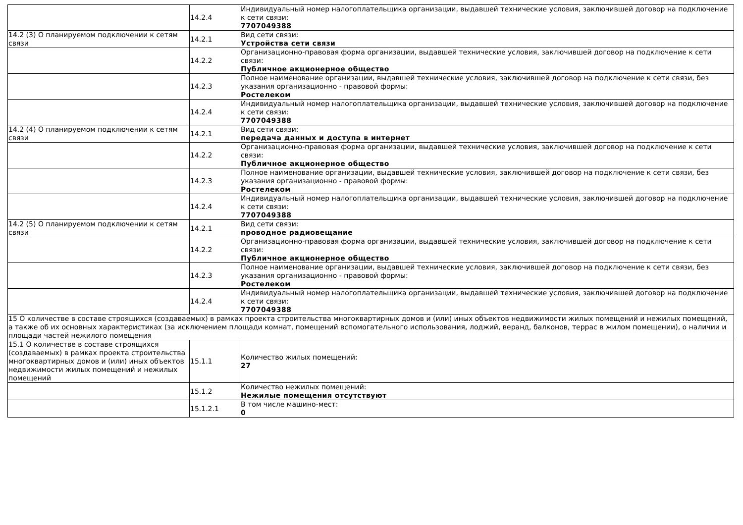| | 14.2.4 | Индивидуальный номер налогоплательщика организации, выдавшей технические условия, заключившей договор на подключение к сети связи: 7707049388 |
| 14.2 (3) О планируемом подключении к сетям связи | 14.2.1 | Вид сети связи: Устройства сети связи |
| | 14.2.2 | Организационно-правовая форма организации, выдавшей технические условия, заключившей договор на подключение к сети связи: Публичное акционерное общество |
| | 14.2.3 | Полное наименование организации, выдавшей технические условия, заключившей договор на подключение к сети связи, без указания организационно - правовой формы: Ростелеком |
| | 14.2.4 | Индивидуальный номер налогоплательщика организации, выдавшей технические условия, заключившей договор на подключение к сети связи: 7707049388 |
| 14.2 (4) О планируемом подключении к сетям связи | 14.2.1 | Вид сети связи: передача данных и доступа в интернет |
| | 14.2.2 | Организационно-правовая форма организации, выдавшей технические условия, заключившей договор на подключение к сети связи: Публичное акционерное общество |
| | 14.2.3 | Полное наименование организации, выдавшей технические условия, заключившей договор на подключение к сети связи, без указания организационно - правовой формы: Ростелеком |
| | 14.2.4 | Индивидуальный номер налогоплательщика организации, выдавшей технические условия, заключившей договор на подключение к сети связи: 7707049388 |
| 14.2 (5) О планируемом подключении к сетям связи | 14.2.1 | Вид сети связи: проводное радиовещание |
| | 14.2.2 | Организационно-правовая форма организации, выдавшей технические условия, заключившей договор на подключение к сети связи: Публичное акционерное общество |
| | 14.2.3 | Полное наименование организации, выдавшей технические условия, заключившей договор на подключение к сети связи, без указания организационно - правовой формы: Ростелеком |
| | 14.2.4 | Индивидуальный номер налогоплательщика организации, выдавшей технические условия, заключившей договор на подключение к сети связи: 7707049388 |
| 15 О количестве в составе строящихся (создаваемых) в рамках проекта строительства многоквартирных домов и (или) иных объектов недвижимости жилых помещений и нежилых помещений, а также об их основных характеристиках (за исключением площади комнат, помещений вспомогательного использования, лоджий, веранд, балконов, террас в жилом помещении), о наличии и площади частей нежилого помещения | | |
| 15.1 О количестве в составе строящихся (создаваемых) в рамках проекта строительства многоквартирных домов и (или) иных объектов недвижимости жилых помещений и нежилых помещений | 15.1.1 | Количество жилых помещений: 27 |
| | 15.1.2 | Количество нежилых помещений: Нежилые помещения отсутствуют |
| | 15.1.2.1 | В том числе машино-мест: 0 |